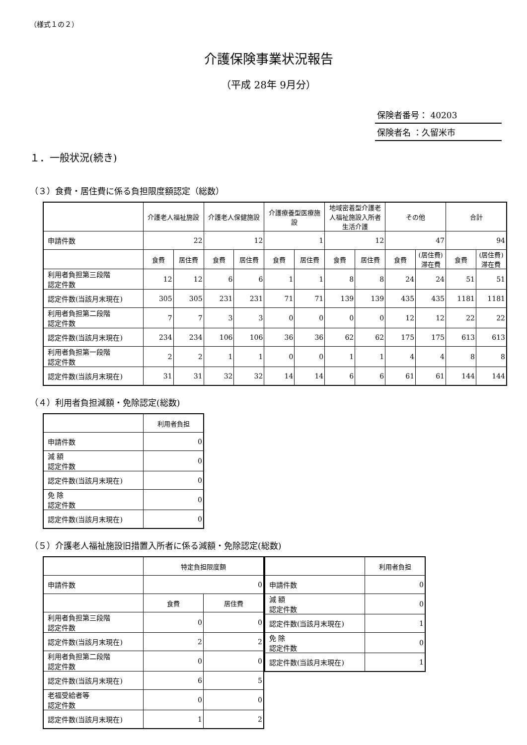（様式１の２）
介護保険事業状況報告
（平成 28年 9月分）
保険者番号： 40203
保険者名 ：久留米市
１．一般状況(続き)
（３）食費・居住費に係る負担限度額認定（総数）
| | 介護老人福祉施設 | | 介護老人保健施設 | | 介護療養型医療施設 | | 地域密着型介護老人福祉施設入所者生活介護 | | その他 | | 合計 | |
| --- | --- | --- | --- | --- | --- | --- | --- | --- | --- | --- | --- | --- |
| 申請件数 | 22 | | 12 | | 1 | | 12 | | 47 | | 94 | |
| | 食費 | 居住費 | 食費 | 居住費 | 食費 | 居住費 | 食費 | 居住費 | 食費 | (居住費)滞在費 | 食費 | (居住費)滞在費 |
| 利用者負担第三段階 認定件数 | 12 | 12 | 6 | 6 | 1 | 1 | 8 | 8 | 24 | 24 | 51 | 51 |
| 認定件数(当該月末現在) | 305 | 305 | 231 | 231 | 71 | 71 | 139 | 139 | 435 | 435 | 1181 | 1181 |
| 利用者負担第二段階 認定件数 | 7 | 7 | 3 | 3 | 0 | 0 | 0 | 0 | 12 | 12 | 22 | 22 |
| 認定件数(当該月末現在) | 234 | 234 | 106 | 106 | 36 | 36 | 62 | 62 | 175 | 175 | 613 | 613 |
| 利用者負担第一段階 認定件数 | 2 | 2 | 1 | 1 | 0 | 0 | 1 | 1 | 4 | 4 | 8 | 8 |
| 認定件数(当該月末現在) | 31 | 31 | 32 | 32 | 14 | 14 | 6 | 6 | 61 | 61 | 144 | 144 |
（４）利用者負担減額・免除認定(総数)
| | 利用者負担 |
| --- | --- |
| 申請件数 | 0 |
| 減 額 認定件数 | 0 |
| 認定件数(当該月末現在) | 0 |
| 免 除 認定件数 | 0 |
| 認定件数(当該月末現在) | 0 |
（５）介護老人福祉施設旧措置入所者に係る減額・免除認定(総数)
| | 特定負担限度額 | |
| --- | --- | --- |
| 申請件数 | 0 | |
| | 食費 | 居住費 |
| 利用者負担第三段階 認定件数 | 0 | 0 |
| 認定件数(当該月末現在) | 2 | 2 |
| 利用者負担第二段階 認定件数 | 0 | 0 |
| 認定件数(当該月末現在) | 6 | 5 |
| 老福受給者等 認定件数 | 0 | 0 |
| 認定件数(当該月末現在) | 1 | 2 |
| | 利用者負担 |
| --- | --- |
| 申請件数 | 0 |
| 減 額 認定件数 | 0 |
| 認定件数(当該月末現在) | 1 |
| 免 除 認定件数 | 0 |
| 認定件数(当該月末現在) | 1 |